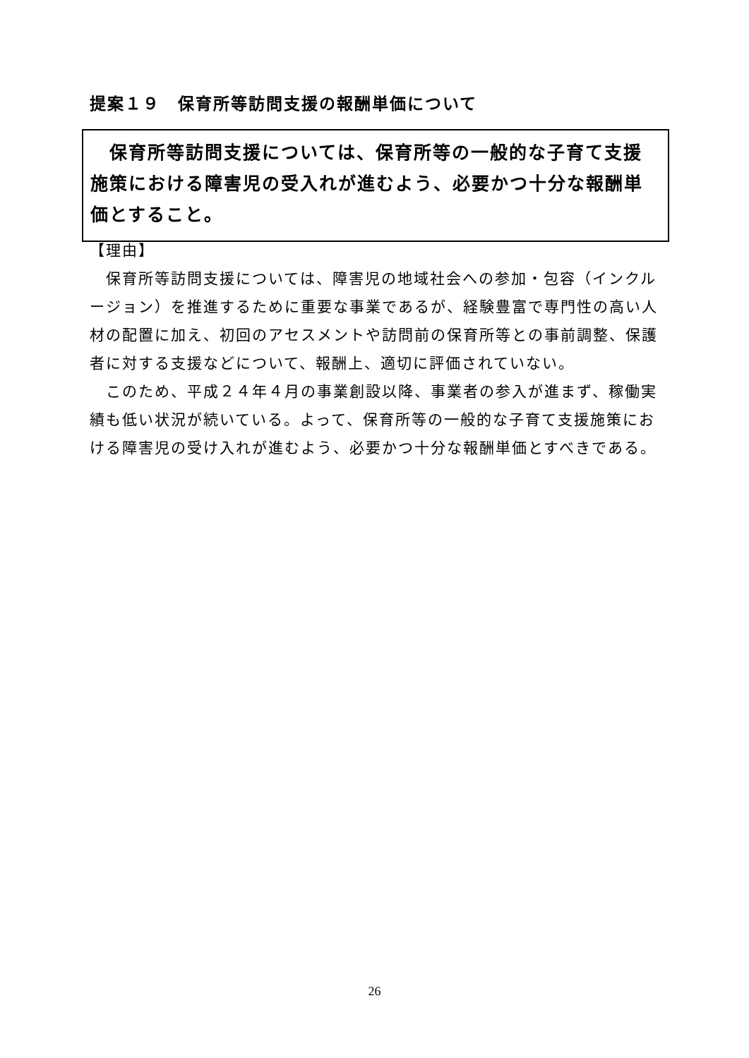提案１９　保育所等訪問支援の報酬単価について
　保育所等訪問支援については、保育所等の一般的な子育て支援施策における障害児の受入れが進むよう、必要かつ十分な報酬単価とすること。
【理由】
　保育所等訪問支援については、障害児の地域社会への参加・包容（インクルージョン）を推進するために重要な事業であるが、経験豊富で専門性の高い人材の配置に加え、初回のアセスメントや訪問前の保育所等との事前調整、保護者に対する支援などについて、報酬上、適切に評価されていない。
　このため、平成２４年４月の事業創設以降、事業者の参入が進まず、稼働実績も低い状況が続いている。よって、保育所等の一般的な子育て支援施策における障害児の受け入れが進むよう、必要かつ十分な報酬単価とすべきである。
26